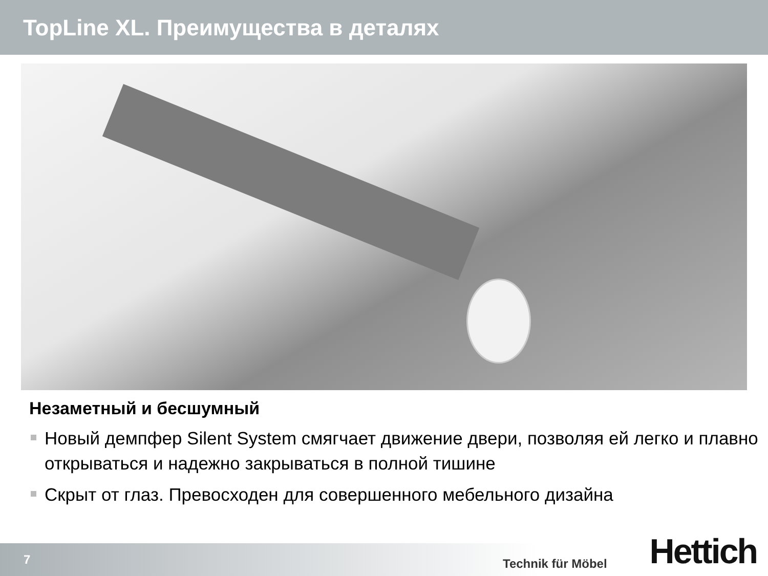TopLine XL. Преимущества в деталях
Незаметный и бесшумный
Новый демпфер Silent System смягчает движение двери, позволяя ей легко и плавно открываться и надежно закрываться в полной тишине
Скрыт от глаз. Превосходен для совершенного мебельного дизайна
7
Technik für Möbel Hettich